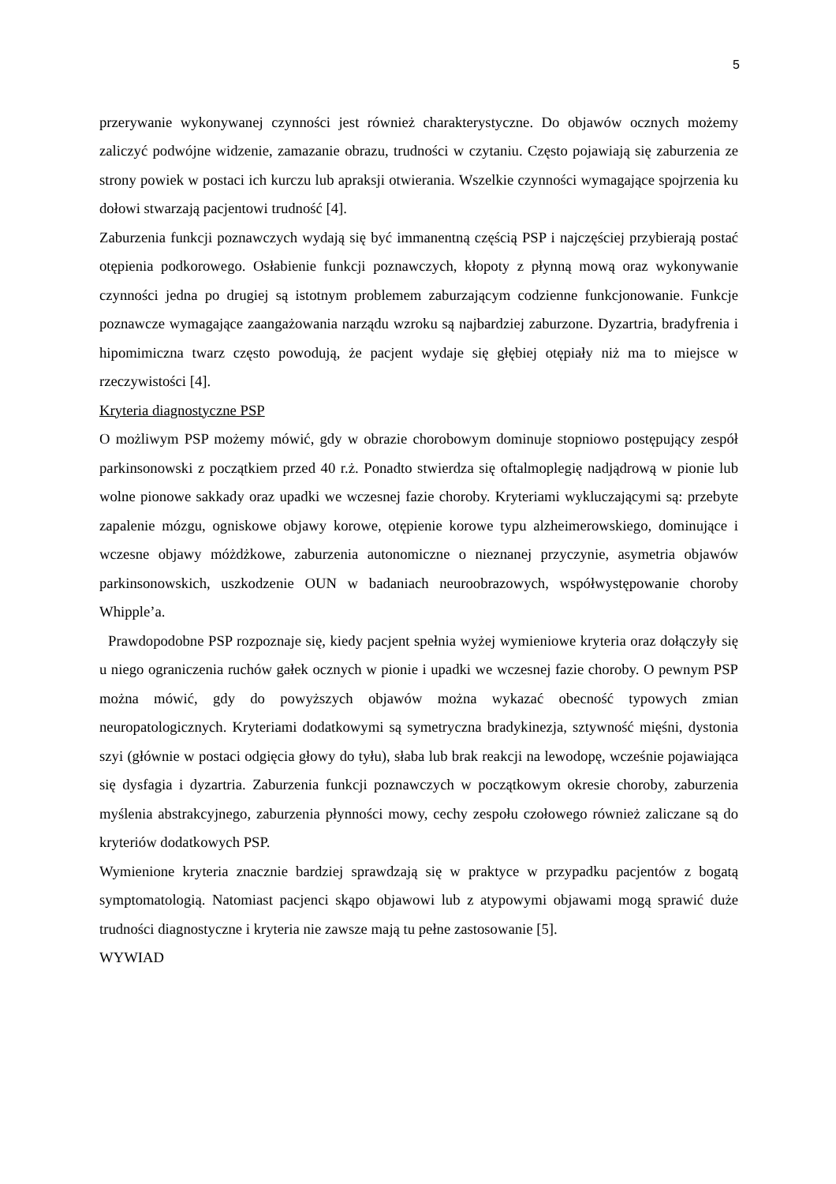5
przerywanie wykonywanej czynności jest również charakterystyczne. Do objawów ocznych możemy zaliczyć podwójne widzenie, zamazanie obrazu, trudności w czytaniu. Często pojawiają się zaburzenia ze strony powiek w postaci ich kurczu lub apraksji otwierania. Wszelkie czynności wymagające spojrzenia ku dołowi stwarzają pacjentowi trudność [4].
Zaburzenia funkcji poznawczych wydają się być immanentną częścią PSP i najczęściej przybierają postać otępienia podkorowego. Osłabienie funkcji poznawczych, kłopoty z płynną mową oraz wykonywanie czynności jedna po drugiej są istotnym problemem zaburzającym codzienne funkcjonowanie. Funkcje poznawcze wymagające zaangażowania narządu wzroku są najbardziej zaburzone. Dyzartria, bradyfrenia i hipomimiczna twarz często powodują, że pacjent wydaje się głębiej otępiały niż ma to miejsce w rzeczywistości [4].
Kryteria diagnostyczne PSP
O możliwym PSP możemy mówić, gdy w obrazie chorobowym dominuje stopniowo postępujący zespół parkinsonowski z początkiem przed 40 r.ż. Ponadto stwierdza się oftalmoplegię nadjądrową w pionie lub wolne pionowe sakkady oraz upadki we wczesnej fazie choroby. Kryteriami wykluczającymi są: przebyte zapalenie mózgu, ogniskowe objawy korowe, otępienie korowe typu alzheimerowskiego, dominujące i wczesne objawy móżdżkowe, zaburzenia autonomiczne o nieznanej przyczynie, asymetria objawów parkinsonowskich, uszkodzenie OUN w badaniach neuroobrazowych, współwystępowanie choroby Whipple’a.
Prawdopodobne PSP rozpoznaje się, kiedy pacjent spełnia wyżej wymieniowe kryteria oraz dołączyły się u niego ograniczenia ruchów gałek ocznych w pionie i upadki we wczesnej fazie choroby. O pewnym PSP można mówić, gdy do powyższych objawów można wykazać obecność typowych zmian neuropatologicznych. Kryteriami dodatkowymi są symetryczna bradykinezja, sztywność mięśni, dystonia szyi (głównie w postaci odgięcia głowy do tyłu), słaba lub brak reakcji na lewodopę, wcześnie pojawiająca się dysfagia i dyzartria. Zaburzenia funkcji poznawczych w początkowym okresie choroby, zaburzenia myślenia abstrakcyjnego, zaburzenia płynności mowy, cechy zespołu czołowego również zaliczane są do kryteriów dodatkowych PSP.
Wymienione kryteria znacznie bardziej sprawdzają się w praktyce w przypadku pacjentów z bogatą symptomatologią. Natomiast pacjenci skąpo objawowi lub z atypowymi objawami mogą sprawić duże trudności diagnostyczne i kryteria nie zawsze mają tu pełne zastosowanie [5].
WYWIAD